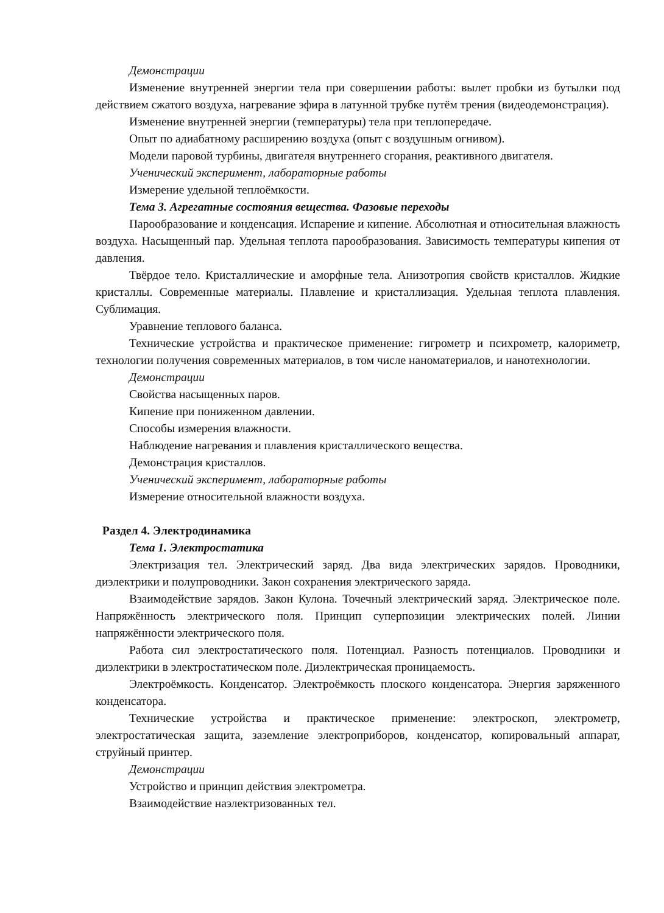Демонстрации
Изменение внутренней энергии тела при совершении работы: вылет пробки из бутылки под действием сжатого воздуха, нагревание эфира в латунной трубке путём трения (видеодемонстрация).
Изменение внутренней энергии (температуры) тела при теплопередаче.
Опыт по адиабатному расширению воздуха (опыт с воздушным огнивом).
Модели паровой турбины, двигателя внутреннего сгорания, реактивного двигателя.
Ученический эксперимент, лабораторные работы
Измерение удельной теплоёмкости.
Тема 3. Агрегатные состояния вещества. Фазовые переходы
Парообразование и конденсация. Испарение и кипение. Абсолютная и относительная влажность воздуха. Насыщенный пар. Удельная теплота парообразования. Зависимость температуры кипения от давления.
Твёрдое тело. Кристаллические и аморфные тела. Анизотропия свойств кристаллов. Жидкие кристаллы. Современные материалы. Плавление и кристаллизация. Удельная теплота плавления. Сублимация.
Уравнение теплового баланса.
Технические устройства и практическое применение: гигрометр и психрометр, калориметр, технологии получения современных материалов, в том числе наноматериалов, и нанотехнологии.
Демонстрации
Свойства насыщенных паров.
Кипение при пониженном давлении.
Способы измерения влажности.
Наблюдение нагревания и плавления кристаллического вещества.
Демонстрация кристаллов.
Ученический эксперимент, лабораторные работы
Измерение относительной влажности воздуха.
Раздел 4. Электродинамика
Тема 1. Электростатика
Электризация тел. Электрический заряд. Два вида электрических зарядов. Проводники, диэлектрики и полупроводники. Закон сохранения электрического заряда.
Взаимодействие зарядов. Закон Кулона. Точечный электрический заряд. Электрическое поле. Напряжённость электрического поля. Принцип суперпозиции электрических полей. Линии напряжённости электрического поля.
Работа сил электростатического поля. Потенциал. Разность потенциалов. Проводники и диэлектрики в электростатическом поле. Диэлектрическая проницаемость.
Электроёмкость. Конденсатор. Электроёмкость плоского конденсатора. Энергия заряженного конденсатора.
Технические устройства и практическое применение: электроскоп, электрометр, электростатическая защита, заземление электроприборов, конденсатор, копировальный аппарат, струйный принтер.
Демонстрации
Устройство и принцип действия электрометра.
Взаимодействие наэлектризованных тел.